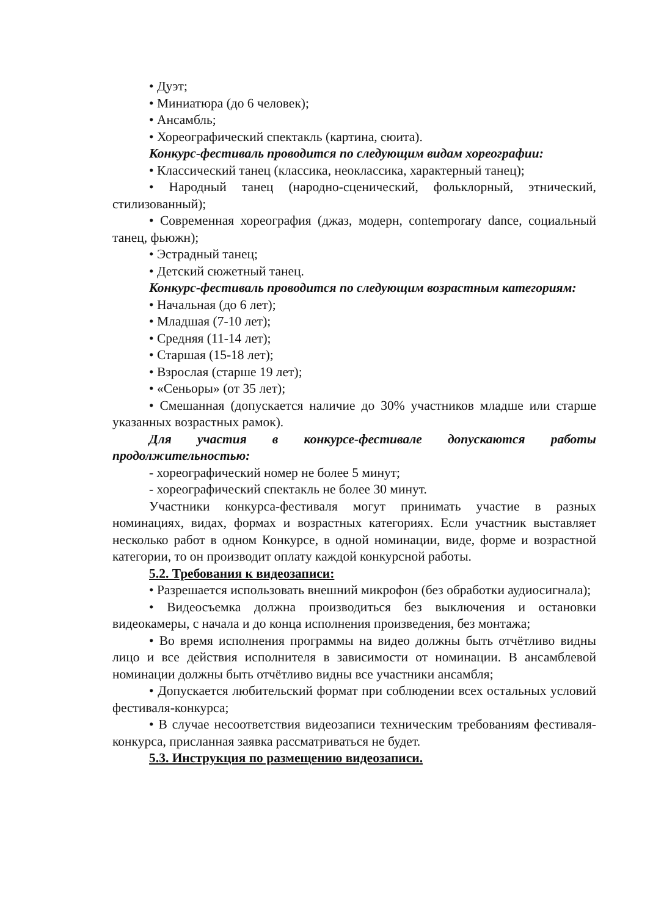• Дуэт;
• Миниатюра (до 6 человек);
• Ансамбль;
• Хореографический спектакль (картина, сюита).
Конкурс-фестиваль проводится по следующим видам хореографии:
• Классический танец (классика, неоклассика, характерный танец);
• Народный танец (народно-сценический, фольклорный, этнический, стилизованный);
• Современная хореография (джаз, модерн, contemporary dance, социальный танец, фьюжн);
• Эстрадный танец;
• Детский сюжетный танец.
Конкурс-фестиваль проводится по следующим возрастным категориям:
• Начальная (до 6 лет);
• Младшая (7-10 лет);
• Средняя (11-14 лет);
• Старшая (15-18 лет);
• Взрослая (старше 19 лет);
• «Сеньоры» (от 35 лет);
• Смешанная (допускается наличие до 30% участников младше или старше указанных возрастных рамок).
Для участия в конкурсе-фестивале допускаются работы продолжительностью:
- хореографический номер не более 5 минут;
- хореографический спектакль не более 30 минут.
Участники конкурса-фестиваля могут принимать участие в разных номинациях, видах, формах и возрастных категориях. Если участник выставляет несколько работ в одном Конкурсе, в одной номинации, виде, форме и возрастной категории, то он производит оплату каждой конкурсной работы.
5.2. Требования к видеозаписи:
• Разрешается использовать внешний микрофон (без обработки аудиосигнала);
• Видеосъемка должна производиться без выключения и остановки видеокамеры, с начала и до конца исполнения произведения, без монтажа;
• Во время исполнения программы на видео должны быть отчётливо видны лицо и все действия исполнителя в зависимости от номинации. В ансамблевой номинации должны быть отчётливо видны все участники ансамбля;
• Допускается любительский формат при соблюдении всех остальных условий фестиваля-конкурса;
• В случае несоответствия видеозаписи техническим требованиям фестиваля-конкурса, присланная заявка рассматриваться не будет.
5.3. Инструкция по размещению видеозаписи.